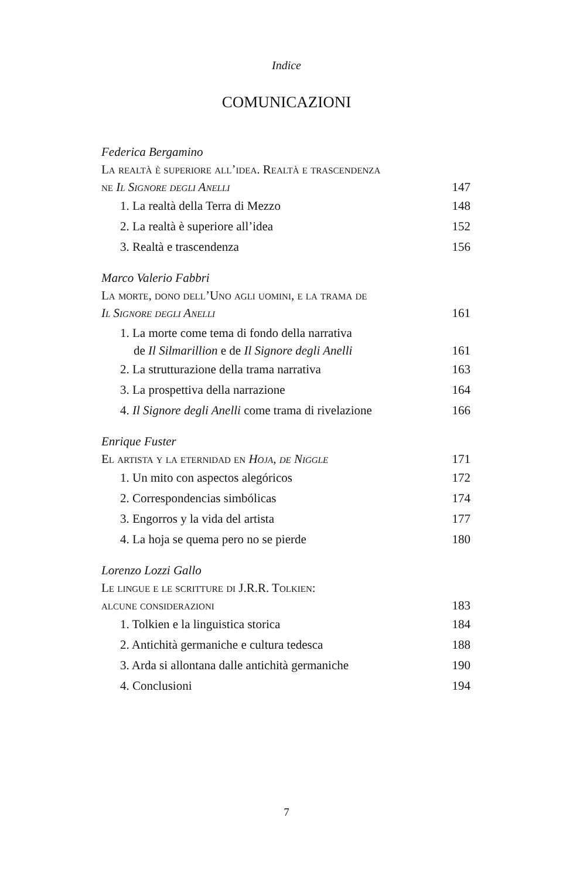Indice
COMUNICAZIONI
Federica Bergamino
La realtà è superiore all’idea. Realtà e trascendenza
ne Il Signore degli Anelli 147
1. La realtà della Terra di Mezzo 148
2. La realtà è superiore all’idea 152
3. Realtà e trascendenza 156
Marco Valerio Fabbri
La morte, dono dell’Uno agli uomini, e la trama de
Il Signore degli Anelli 161
1. La morte come tema di fondo della narrativa
de Il Silmarillion e de Il Signore degli Anelli 161
2. La strutturazione della trama narrativa 163
3. La prospettiva della narrazione 164
4. Il Signore degli Anelli come trama di rivelazione 166
Enrique Fuster
El artista y la eternidad en Hoja, de Niggle 171
1. Un mito con aspectos alegóricos 172
2. Correspondencias simbólicas 174
3. Engorros y la vida del artista 177
4. La hoja se quema pero no se pierde 180
Lorenzo Lozzi Gallo
Le lingue e le scritture di J.R.R. Tolkien:
alcune considerazioni 183
1. Tolkien e la linguistica storica 184
2. Antichità germaniche e cultura tedesca 188
3. Arda si allontana dalle antichità germaniche 190
4. Conclusioni 194
7